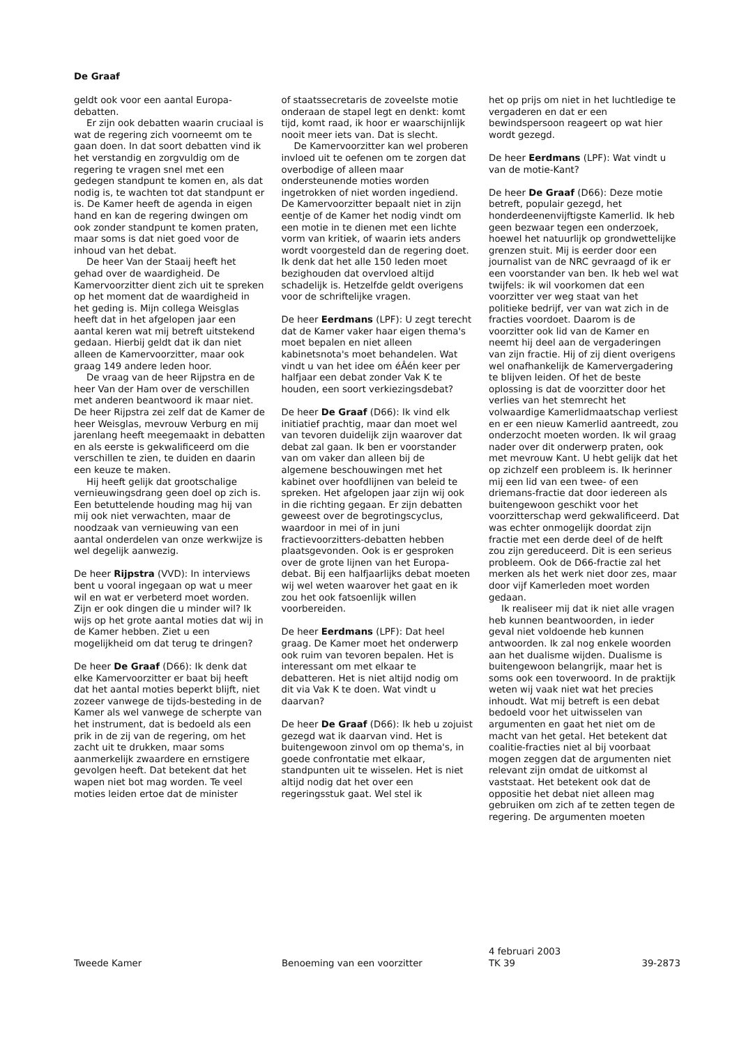De Graaf
geldt ook voor een aantal Europa-debatten.
Er zijn ook debatten waarin cruciaal is wat de regering zich voorneemt om te gaan doen. In dat soort debatten vind ik het verstandig en zorgvuldig om de regering te vragen snel met een gedegen standpunt te komen en, als dat nodig is, te wachten tot dat standpunt er is. De Kamer heeft de agenda in eigen hand en kan de regering dwingen om ook zonder standpunt te komen praten, maar soms is dat niet goed voor de inhoud van het debat.
De heer Van der Staaij heeft het gehad over de waardigheid. De Kamervoorzitter dient zich uit te spreken op het moment dat de waardigheid in het geding is. Mijn collega Weisglas heeft dat in het afgelopen jaar een aantal keren wat mij betreft uitstekend gedaan. Hierbij geldt dat ik dan niet alleen de Kamervoorzitter, maar ook graag 149 andere leden hoor.
De vraag van de heer Rijpstra en de heer Van der Ham over de verschillen met anderen beantwoord ik maar niet. De heer Rijpstra zei zelf dat de Kamer de heer Weisglas, mevrouw Verburg en mij jarenlang heeft meegemaakt in debatten en als eerste is gekwalificeerd om die verschillen te zien, te duiden en daarin een keuze te maken.
Hij heeft gelijk dat grootschalige vernieuwingsdrang geen doel op zich is. Een betuttelende houding mag hij van mij ook niet verwachten, maar de noodzaak van vernieuwing van een aantal onderdelen van onze werkwijze is wel degelijk aanwezig.
De heer Rijpstra (VVD): In interviews bent u vooral ingegaan op wat u meer wil en wat er verbeterd moet worden. Zijn er ook dingen die u minder wil? Ik wijs op het grote aantal moties dat wij in de Kamer hebben. Ziet u een mogelijkheid om dat terug te dringen?
De heer De Graaf (D66): Ik denk dat elke Kamervoorzitter er baat bij heeft dat het aantal moties beperkt blijft, niet zozeer vanwege de tijds-besteding in de Kamer als wel vanwege de scherpte van het instrument, dat is bedoeld als een prik in de zij van de regering, om het zacht uit te drukken, maar soms aanmerkelijk zwaardere en ernstigere gevolgen heeft. Dat betekent dat het wapen niet bot mag worden. Te veel moties leiden ertoe dat de minister
of staatssecretaris de zoveelste motie onderaan de stapel legt en denkt: komt tijd, komt raad, ik hoor er waarschijnlijk nooit meer iets van. Dat is slecht.
De Kamervoorzitter kan wel proberen invloed uit te oefenen om te zorgen dat overbodige of alleen maar ondersteunende moties worden ingetrokken of niet worden ingediend. De Kamervoorzitter bepaalt niet in zijn eentje of de Kamer het nodig vindt om een motie in te dienen met een lichte vorm van kritiek, of waarin iets anders wordt voorgesteld dan de regering doet. Ik denk dat het alle 150 leden moet bezighouden dat overvloed altijd schadelijk is. Hetzelfde geldt overigens voor de schriftelijke vragen.
De heer Eerdmans (LPF): U zegt terecht dat de Kamer vaker haar eigen thema's moet bepalen en niet alleen kabinetsnota's moet behandelen. Wat vindt u van het idee om éÂén keer per halfjaar een debat zonder Vak K te houden, een soort verkiezingsdebat?
De heer De Graaf (D66): Ik vind elk initiatief prachtig, maar dan moet wel van tevoren duidelijk zijn waarover dat debat zal gaan. Ik ben er voorstander van om vaker dan alleen bij de algemene beschouwingen met het kabinet over hoofdlijnen van beleid te spreken. Het afgelopen jaar zijn wij ook in die richting gegaan. Er zijn debatten geweest over de begrotingscyclus, waardoor in mei of in juni fractievoorzitters-debatten hebben plaatsgevonden. Ook is er gesproken over de grote lijnen van het Europa-debat. Bij een halfjaarlijks debat moeten wij wel weten waarover het gaat en ik zou het ook fatsoenlijk willen voorbereiden.
De heer Eerdmans (LPF): Dat heel graag. De Kamer moet het onderwerp ook ruim van tevoren bepalen. Het is interessant om met elkaar te debatteren. Het is niet altijd nodig om dit via Vak K te doen. Wat vindt u daarvan?
De heer De Graaf (D66): Ik heb u zojuist gezegd wat ik daarvan vind. Het is buitengewoon zinvol om op thema's, in goede confrontatie met elkaar, standpunten uit te wisselen. Het is niet altijd nodig dat het over een regeringsstuk gaat. Wel stel ik
het op prijs om niet in het luchtledige te vergaderen en dat er een bewindspersoon reageert op wat hier wordt gezegd.
De heer Eerdmans (LPF): Wat vindt u van de motie-Kant?
De heer De Graaf (D66): Deze motie betreft, populair gezegd, het honderdeenenvijftigste Kamerlid. Ik heb geen bezwaar tegen een onderzoek, hoewel het natuurlijk op grondwettelijke grenzen stuit. Mij is eerder door een journalist van de NRC gevraagd of ik er een voorstander van ben. Ik heb wel wat twijfels: ik wil voorkomen dat een voorzitter ver weg staat van het politieke bedrijf, ver van wat zich in de fracties voordoet. Daarom is de voorzitter ook lid van de Kamer en neemt hij deel aan de vergaderingen van zijn fractie. Hij of zij dient overigens wel onafhankelijk de Kamervergadering te blijven leiden. Of het de beste oplossing is dat de voorzitter door het verlies van het stemrecht het volwaardige Kamerlidmaatschap verliest en er een nieuw Kamerlid aantreedt, zou onderzocht moeten worden. Ik wil graag nader over dit onderwerp praten, ook met mevrouw Kant. U hebt gelijk dat het op zichzelf een probleem is. Ik herinner mij een lid van een twee- of een driemans-fractie dat door iedereen als buitengewoon geschikt voor het voorzitterschap werd gekwalificeerd. Dat was echter onmogelijk doordat zijn fractie met een derde deel of de helft zou zijn gereduceerd. Dit is een serieus probleem. Ook de D66-fractie zal het merken als het werk niet door zes, maar door vijf Kamerleden moet worden gedaan.
Ik realiseer mij dat ik niet alle vragen heb kunnen beantwoorden, in ieder geval niet voldoende heb kunnen antwoorden. Ik zal nog enkele woorden aan het dualisme wijden. Dualisme is buitengewoon belangrijk, maar het is soms ook een toverwoord. In de praktijk weten wij vaak niet wat het precies inhoudt. Wat mij betreft is een debat bedoeld voor het uitwisselen van argumenten en gaat het niet om de macht van het getal. Het betekent dat coalitie-fracties niet al bij voorbaat mogen zeggen dat de argumenten niet relevant zijn omdat de uitkomst al vaststaat. Het betekent ook dat de oppositie het debat niet alleen mag gebruiken om zich af te zetten tegen de regering. De argumenten moeten
Tweede Kamer
Benoeming van een voorzitter
4 februari 2003
TK 39
39-2873